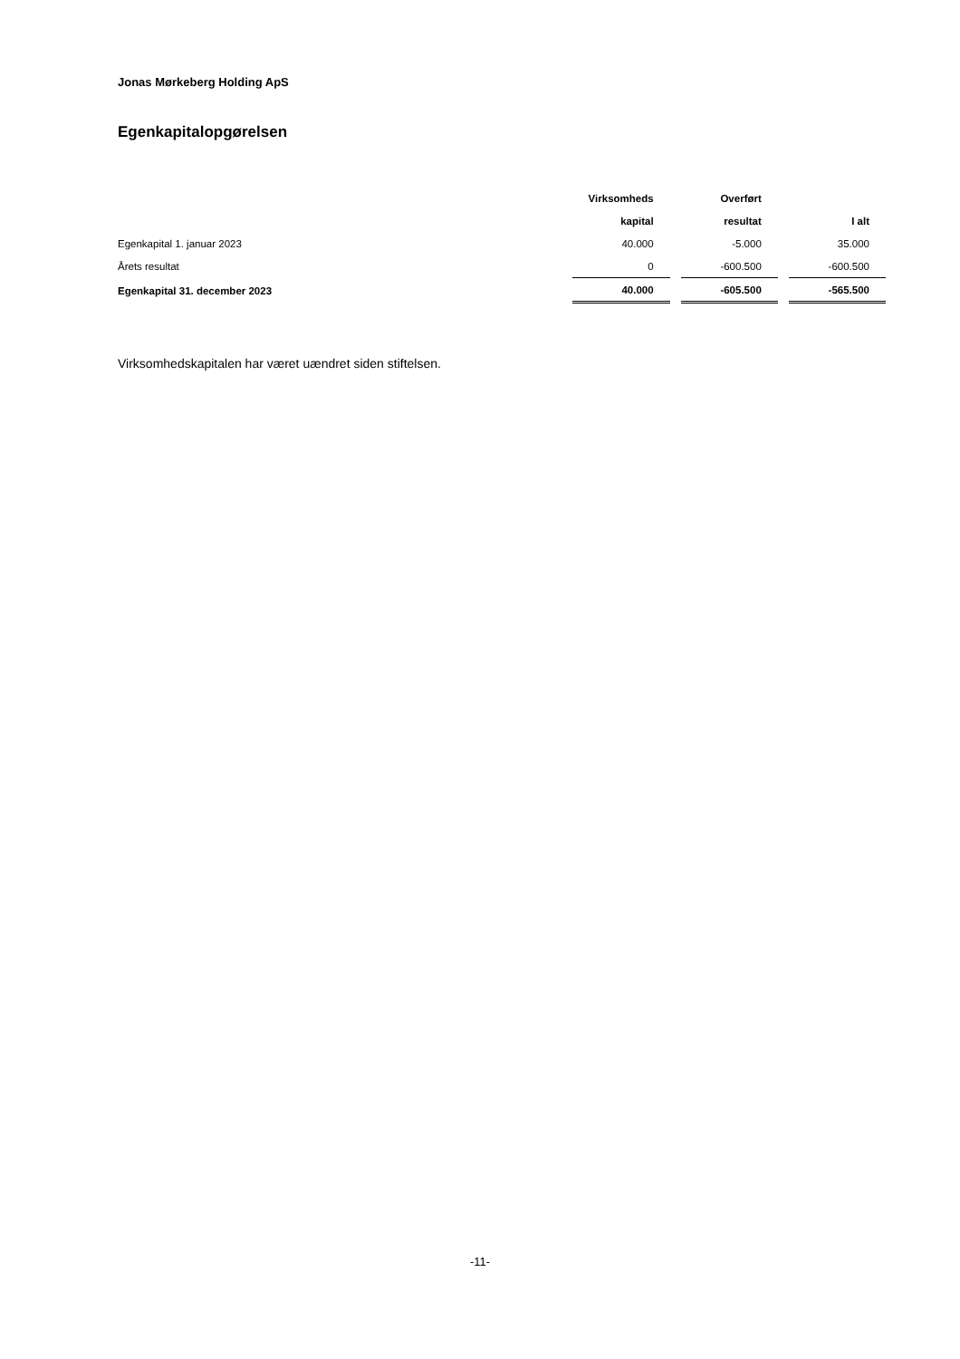Jonas Mørkeberg Holding ApS
Egenkapitalopgørelsen
| | Virksomheds | Overført | |
| --- | --- | --- | --- |
| | kapital | resultat | I alt |
| Egenkapital 1. januar 2023 | 40.000 | -5.000 | 35.000 |
| Årets resultat | 0 | -600.500 | -600.500 |
| Egenkapital 31. december 2023 | 40.000 | -605.500 | -565.500 |
Virksomhedskapitalen har været uændret siden stiftelsen.
-11-